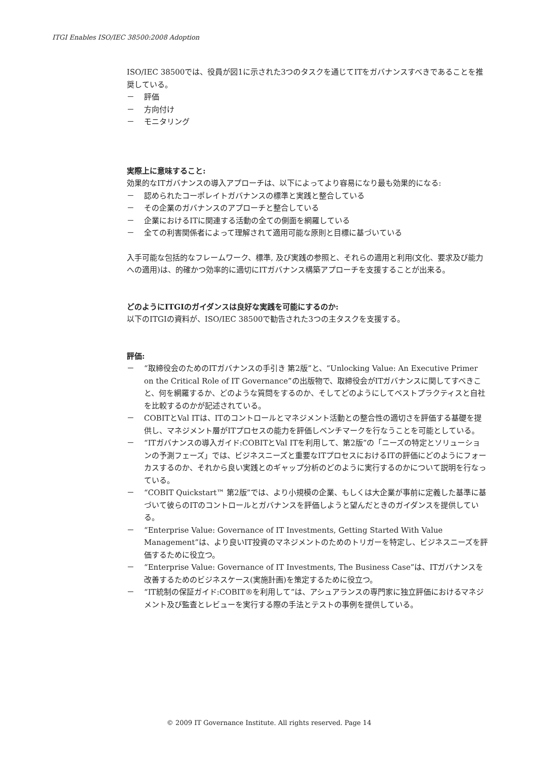ITGI Enables ISO/IEC 38500:2008 Adoption
ISO/IEC 38500では、役員が図1に示された3つのタスクを通じてITをガバナンスすべきであることを推奨している。
－ 評価
－ 方向付け
－ モニタリング
実際上に意味すること:
効果的なITガバナンスの導入アプローチは、以下によってより容易になり最も効果的になる:
－ 認められたコーポレイトガバナンスの標準と実践と整合している
－ その企業のガバナンスのアプローチと整合している
－ 企業におけるITに関連する活動の全ての側面を網羅している
－ 全ての利害関係者によって理解されて適用可能な原則と目標に基づいている
入手可能な包括的なフレームワーク、標準, 及び実践の参照と、それらの適用と利用(文化、要求及び能力への適用)は、的確かつ効率的に適切にITガバナンス構築アプローチを支援することが出来る。
どのようにITGIのガイダンスは良好な実践を可能にするのか:
以下のITGIの資料が、ISO/IEC 38500で勧告された3つの主タスクを支援する。
評価:
－ “取締役会のためのITガバナンスの手引き 第2版”と、“Unlocking Value: An Executive Primer on the Critical Role of IT Governance”の出版物で、取締役会がITガバナンスに関してすべきこと、何を網羅するか、どのような質問をするのか、そしてどのようにしてベストプラクティスと自社を比較するのかが記述されている。
－ COBITとVal ITは、ITのコントロールとマネジメント活動との整合性の適切さを評価する基礎を提供し、マネジメント層がITプロセスの能力を評価しベンチマークを行なうことを可能としている。
－ “ITガバナンスの導入ガイド:COBITとVal ITを利用して、第2版”の「ニーズの特定とソリューションの予測フェーズ」では、ビジネスニーズと重要なITプロセスにおけるITの評価にどのようにフォーカスするのか、それから良い実践とのギャップ分析のどのように実行するのかについて説明を行なっている。
－ “COBIT Quickstart™ 第2版”では、より小規模の企業、もしくは大企業が事前に定義した基準に基づいて彼らのITのコントロールとガバナンスを評価しようと望んだときのガイダンスを提供している。
－ “Enterprise Value: Governance of IT Investments, Getting Started With Value Management”は、より良いIT投資のマネジメントのためのトリガーを特定し、ビジネスニーズを評価するために役立つ。
－ “Enterprise Value: Governance of IT Investments, The Business Case”は、ITガバナンスを改善するためのビジネスケース(実施計画)を策定するために役立つ。
－ “IT統制の保証ガイド:COBIT®を利用して”は、アシュアランスの専門家に独立評価におけるマネジメント及び監査とレビューを実行する際の手法とテストの事例を提供している。
© 2009 IT Governance Institute. All rights reserved. Page 14